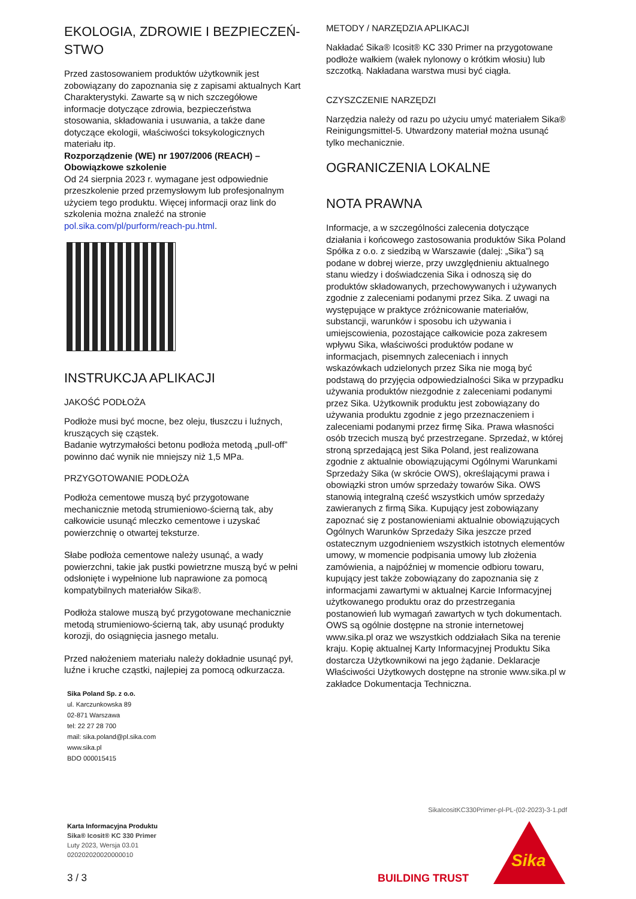EKOLOGIA, ZDROWIE I BEZPIECZEŃ-
STWO
Przed zastosowaniem produktów użytkownik jest zobowiązany do zapoznania się z zapisami aktualnych Kart Charakterystyki. Zawarte są w nich szczegółowe informacje dotyczące zdrowia, bezpieczeństwa stosowania, składowania i usuwania, a także dane dotyczące ekologii, właściwości toksykologicznych materiału itp.
Rozporządzenie (WE) nr 1907/2006 (REACH) – Obowiązkowe szkolenie
Od 24 sierpnia 2023 r. wymagane jest odpowiednie przeszkolenie przed przemysłowym lub profesjonalnym użyciem tego produktu. Więcej informacji oraz link do szkolenia można znaleźć na stronie pol.sika.com/pl/purform/reach-pu.html.
INSTRUKCJA APLIKACJI
JAKOŚĆ PODŁOŻA
Podłoże musi być mocne, bez oleju, tłuszczu i luźnych, kruszących się cząstek.
Badanie wytrzymałości betonu podłoża metodą „pull-off” powinno dać wynik nie mniejszy niż 1,5 MPa.
PRZYGOTOWANIE PODŁOŻA
Podłoża cementowe muszą być przygotowane mechanicznie metodą strumieniowo-ścierną tak, aby całkowicie usunąć mleczko cementowe i uzyskać powierzchnię o otwartej teksturze.
Słabe podłoża cementowe należy usunąć, a wady powierzchni, takie jak pustki powietrzne muszą być w pełni odsłonięte i wypełnione lub naprawione za pomocą kompatybilnych materiałów Sika®.
Podłoża stalowe muszą być przygotowane mechanicznie metodą strumieniowo-ścierną tak, aby usunąć produkty korozji, do osiągnięcia jasnego metalu.
Przed nałożeniem materiału należy dokładnie usunąć pył, luźne i kruche cząstki, najlepiej za pomocą odkurzacza.
Sika Poland Sp. z o.o.
ul. Karczunkowska 89
02-871 Warszawa
tel: 22 27 28 700
mail: sika.poland@pl.sika.com
www.sika.pl
BDO 000015415
METODY / NARZĘDZIA APLIKACJI
Nakładać Sika® Icosit® KC 330 Primer na przygotowane podłoże wałkiem (wałek nylonowy o krótkim włosiu) lub szczotką. Nakładana warstwa musi być ciągła.
CZYSZCZENIE NARZĘDZI
Narzędzia należy od razu po użyciu umyć materiałem Sika® Reinigungsmittel-5. Utwardzony materiał można usunąć tylko mechanicznie.
OGRANICZENIA LOKALNE
NOTA PRAWNA
Informacje, a w szczególności zalecenia dotyczące działania i końcowego zastosowania produktów Sika Poland Spółka z o.o. z siedzibą w Warszawie (dalej: „Sika”) są podane w dobrej wierze, przy uwzględnieniu aktualnego stanu wiedzy i doświadczenia Sika i odnoszą się do produktów składowanych, przechowywanych i używanych zgodnie z zaleceniami podanymi przez Sika. Z uwagi na występujące w praktyce zróżnicowanie materiałów, substancji, warunków i sposobu ich używania i umiejscowienia, pozostające całkowicie poza zakresem wpływu Sika, właściwości produktów podane w informacjach, pisemnych zaleceniach i innych wskazówkach udzielonych przez Sika nie mogą być podstawą do przyjęcia odpowiedzialności Sika w przypadku używania produktów niezgodnie z zaleceniami podanymi przez Sika. Użytkownik produktu jest zobowiązany do używania produktu zgodnie z jego przeznaczeniem i zaleceniami podanymi przez firmę Sika. Prawa własności osób trzecich muszą być przestrzegane. Sprzedaż, w której stroną sprzedającą jest Sika Poland, jest realizowana zgodnie z aktualnie obowiązującymi Ogólnymi Warunkami Sprzedaży Sika (w skrócie OWS), określającymi prawa i obowiązki stron umów sprzedaży towarów Sika. OWS stanowią integralną cześć wszystkich umów sprzedaży zawieranych z firmą Sika. Kupujący jest zobowiązany zapoznać się z postanowieniami aktualnie obowiązujących Ogólnych Warunków Sprzedaży Sika jeszcze przed ostatecznym uzgodnieniem wszystkich istotnych elementów umowy, w momencie podpisania umowy lub złożenia zamówienia, a najpóźniej w momencie odbioru towaru, kupujący jest także zobowiązany do zapoznania się z informacjami zawartymi w aktualnej Karcie Informacyjnej użytkowanego produktu oraz do przestrzegania postanowień lub wymagań zawartych w tych dokumentach. OWS są ogólnie dostępne na stronie internetowej www.sika.pl oraz we wszystkich oddziałach Sika na terenie kraju. Kopię aktualnej Karty Informacyjnej Produktu Sika dostarcza Użytkownikowi na jego żądanie. Deklaracje Właściwości Użytkowych dostępne na stronie www.sika.pl w zakładce Dokumentacja Techniczna.
SikaIcositKC330Primer-pl-PL-(02-2023)-3-1.pdf
Karta Informacyjna Produktu
Sika® Icosit® KC 330 Primer
Luty 2023, Wersja 03.01
020202020020000010
3 / 3 BUILDING TRUST
Sika